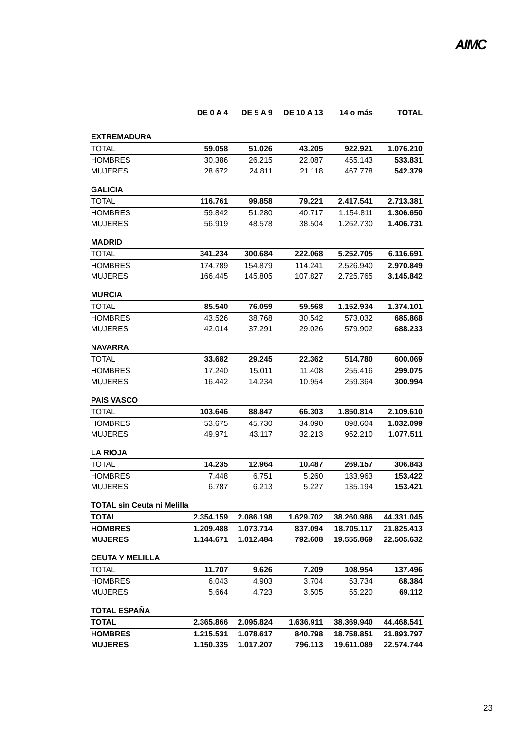AIMC
| | DE 0 A 4 | DE 5 A 9 | DE 10 A 13 | 14 o más | TOTAL |
| --- | --- | --- | --- | --- | --- |
| EXTREMADURA | | | | | |
| TOTAL | 59.058 | 51.026 | 43.205 | 922.921 | 1.076.210 |
| HOMBRES | 30.386 | 26.215 | 22.087 | 455.143 | 533.831 |
| MUJERES | 28.672 | 24.811 | 21.118 | 467.778 | 542.379 |
| GALICIA | | | | | |
| TOTAL | 116.761 | 99.858 | 79.221 | 2.417.541 | 2.713.381 |
| HOMBRES | 59.842 | 51.280 | 40.717 | 1.154.811 | 1.306.650 |
| MUJERES | 56.919 | 48.578 | 38.504 | 1.262.730 | 1.406.731 |
| MADRID | | | | | |
| TOTAL | 341.234 | 300.684 | 222.068 | 5.252.705 | 6.116.691 |
| HOMBRES | 174.789 | 154.879 | 114.241 | 2.526.940 | 2.970.849 |
| MUJERES | 166.445 | 145.805 | 107.827 | 2.725.765 | 3.145.842 |
| MURCIA | | | | | |
| TOTAL | 85.540 | 76.059 | 59.568 | 1.152.934 | 1.374.101 |
| HOMBRES | 43.526 | 38.768 | 30.542 | 573.032 | 685.868 |
| MUJERES | 42.014 | 37.291 | 29.026 | 579.902 | 688.233 |
| NAVARRA | | | | | |
| TOTAL | 33.682 | 29.245 | 22.362 | 514.780 | 600.069 |
| HOMBRES | 17.240 | 15.011 | 11.408 | 255.416 | 299.075 |
| MUJERES | 16.442 | 14.234 | 10.954 | 259.364 | 300.994 |
| PAIS VASCO | | | | | |
| TOTAL | 103.646 | 88.847 | 66.303 | 1.850.814 | 2.109.610 |
| HOMBRES | 53.675 | 45.730 | 34.090 | 898.604 | 1.032.099 |
| MUJERES | 49.971 | 43.117 | 32.213 | 952.210 | 1.077.511 |
| LA RIOJA | | | | | |
| TOTAL | 14.235 | 12.964 | 10.487 | 269.157 | 306.843 |
| HOMBRES | 7.448 | 6.751 | 5.260 | 133.963 | 153.422 |
| MUJERES | 6.787 | 6.213 | 5.227 | 135.194 | 153.421 |
| TOTAL sin Ceuta ni Melilla | | | | | |
| TOTAL | 2.354.159 | 2.086.198 | 1.629.702 | 38.260.986 | 44.331.045 |
| HOMBRES | 1.209.488 | 1.073.714 | 837.094 | 18.705.117 | 21.825.413 |
| MUJERES | 1.144.671 | 1.012.484 | 792.608 | 19.555.869 | 22.505.632 |
| CEUTA Y MELILLA | | | | | |
| TOTAL | 11.707 | 9.626 | 7.209 | 108.954 | 137.496 |
| HOMBRES | 6.043 | 4.903 | 3.704 | 53.734 | 68.384 |
| MUJERES | 5.664 | 4.723 | 3.505 | 55.220 | 69.112 |
| TOTAL ESPAÑA | | | | | |
| TOTAL | 2.365.866 | 2.095.824 | 1.636.911 | 38.369.940 | 44.468.541 |
| HOMBRES | 1.215.531 | 1.078.617 | 840.798 | 18.758.851 | 21.893.797 |
| MUJERES | 1.150.335 | 1.017.207 | 796.113 | 19.611.089 | 22.574.744 |
23